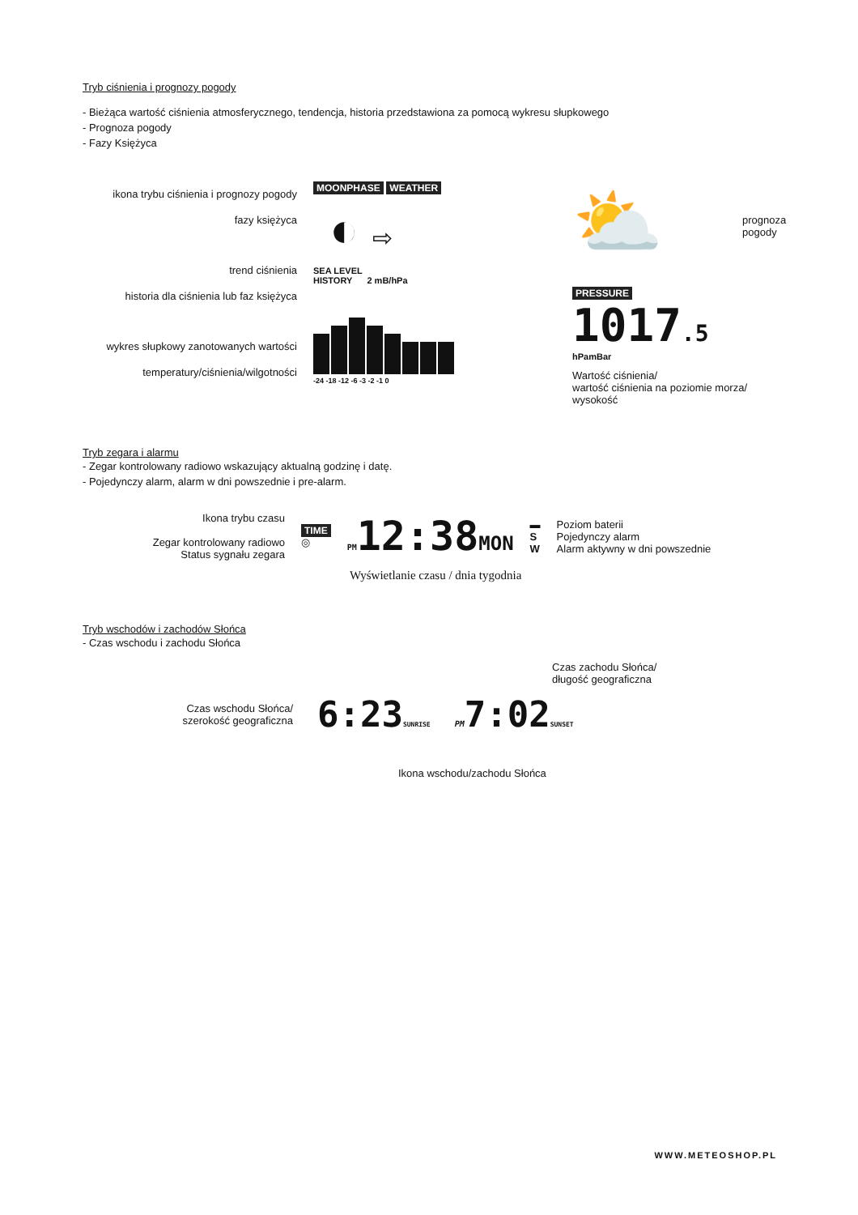Tryb ciśnienia i prognozy pogody
- Bieżąca wartość ciśnienia atmosferycznego, tendencja, historia przedstawiona za pomocą wykresu słupkowego
- Prognoza pogody
- Fazy Księżyca
ikona trybu ciśnienia i prognozy pogody
fazy księżyca
trend ciśnienia
historia dla ciśnienia lub faz księżyca
wykres słupkowy zanotowanych wartości
temperatury/ciśnienia/wilgotności
MOONPHASE WEATHER
◐ ⇨
SEA LEVEL
HISTORY 2 mB/hPa
-24 -18 -12 -6 -3 -2 -1 0
⛅
prognoza pogody
PRESSURE
1017.5
hPamBar
Wartość ciśnienia/
wartość ciśnienia na poziomie morza/
wysokość
Tryb zegara i alarmu
- Zegar kontrolowany radiowo wskazujący aktualną godzinę i datę.
- Pojedynczy alarm, alarm w dni powszednie i pre-alarm.
Ikona trybu czasu
Zegar kontrolowany radiowo
Status sygnału zegara
TIME
◎
PM12:38MON
▬
S
W
Poziom baterii
Pojedynczy alarm
Alarm aktywny w dni powszednie
Wyświetlanie czasu / dnia tygodnia
Tryb wschodów i zachodów Słońca
- Czas wschodu i zachodu Słońca
Czas zachodu Słońca/
długość geograficzna
Czas wschodu Słońca/
szerokość geograficzna
6:23SUNRISE
PM7:02SUNSET
Ikona wschodu/zachodu Słońca
WWW.METEOSHOP.PL